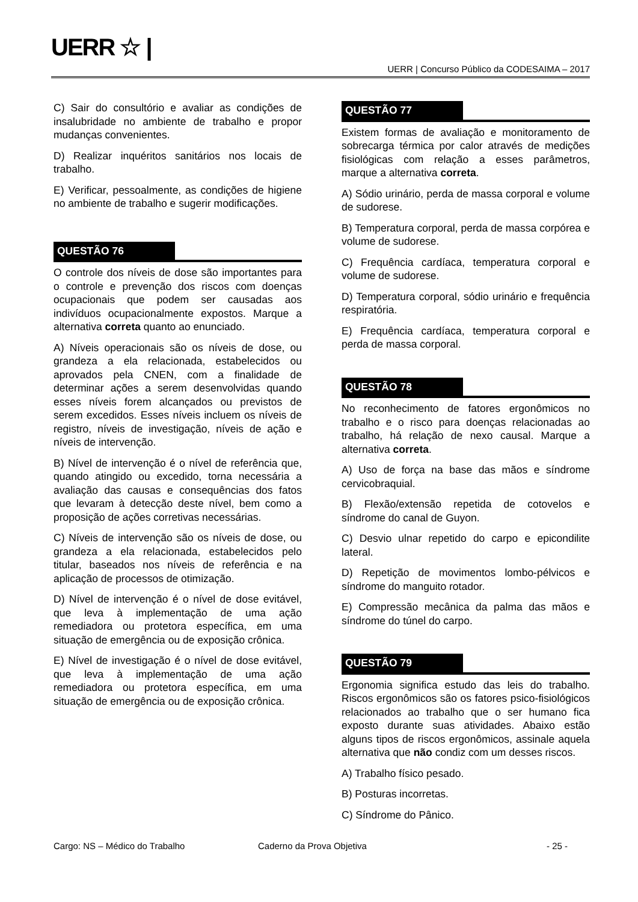UERR ☆ |
UERR | Concurso Público da CODESAIMA – 2017
C) Sair do consultório e avaliar as condições de insalubridade no ambiente de trabalho e propor mudanças convenientes.
D) Realizar inquéritos sanitários nos locais de trabalho.
E) Verificar, pessoalmente, as condições de higiene no ambiente de trabalho e sugerir modificações.
QUESTÃO 76
O controle dos níveis de dose são importantes para o controle e prevenção dos riscos com doenças ocupacionais que podem ser causadas aos indivíduos ocupacionalmente expostos. Marque a alternativa correta quanto ao enunciado.
A) Níveis operacionais são os níveis de dose, ou grandeza a ela relacionada, estabelecidos ou aprovados pela CNEN, com a finalidade de determinar ações a serem desenvolvidas quando esses níveis forem alcançados ou previstos de serem excedidos. Esses níveis incluem os níveis de registro, níveis de investigação, níveis de ação e níveis de intervenção.
B) Nível de intervenção é o nível de referência que, quando atingido ou excedido, torna necessária a avaliação das causas e consequências dos fatos que levaram à detecção deste nível, bem como a proposição de ações corretivas necessárias.
C) Níveis de intervenção são os níveis de dose, ou grandeza a ela relacionada, estabelecidos pelo titular, baseados nos níveis de referência e na aplicação de processos de otimização.
D) Nível de intervenção é o nível de dose evitável, que leva à implementação de uma ação remediadora ou protetora específica, em uma situação de emergência ou de exposição crônica.
E) Nível de investigação é o nível de dose evitável, que leva à implementação de uma ação remediadora ou protetora específica, em uma situação de emergência ou de exposição crônica.
QUESTÃO 77
Existem formas de avaliação e monitoramento de sobrecarga térmica por calor através de medições fisiológicas com relação a esses parâmetros, marque a alternativa correta.
A) Sódio urinário, perda de massa corporal e volume de sudorese.
B) Temperatura corporal, perda de massa corpórea e volume de sudorese.
C) Frequência cardíaca, temperatura corporal e volume de sudorese.
D) Temperatura corporal, sódio urinário e frequência respiratória.
E) Frequência cardíaca, temperatura corporal e perda de massa corporal.
QUESTÃO 78
No reconhecimento de fatores ergonômicos no trabalho e o risco para doenças relacionadas ao trabalho, há relação de nexo causal. Marque a alternativa correta.
A) Uso de força na base das mãos e síndrome cervicobraquial.
B) Flexão/extensão repetida de cotovelos e síndrome do canal de Guyon.
C) Desvio ulnar repetido do carpo e epicondilite lateral.
D) Repetição de movimentos lombo-pélvicos e síndrome do manguito rotador.
E) Compressão mecânica da palma das mãos e síndrome do túnel do carpo.
QUESTÃO 79
Ergonomia significa estudo das leis do trabalho. Riscos ergonômicos são os fatores psico-fisiológicos relacionados ao trabalho que o ser humano fica exposto durante suas atividades. Abaixo estão alguns tipos de riscos ergonômicos, assinale aquela alternativa que não condiz com um desses riscos.
A) Trabalho físico pesado.
B) Posturas incorretas.
C) Síndrome do Pânico.
Cargo: NS – Médico do Trabalho Caderno da Prova Objetiva - 25 -